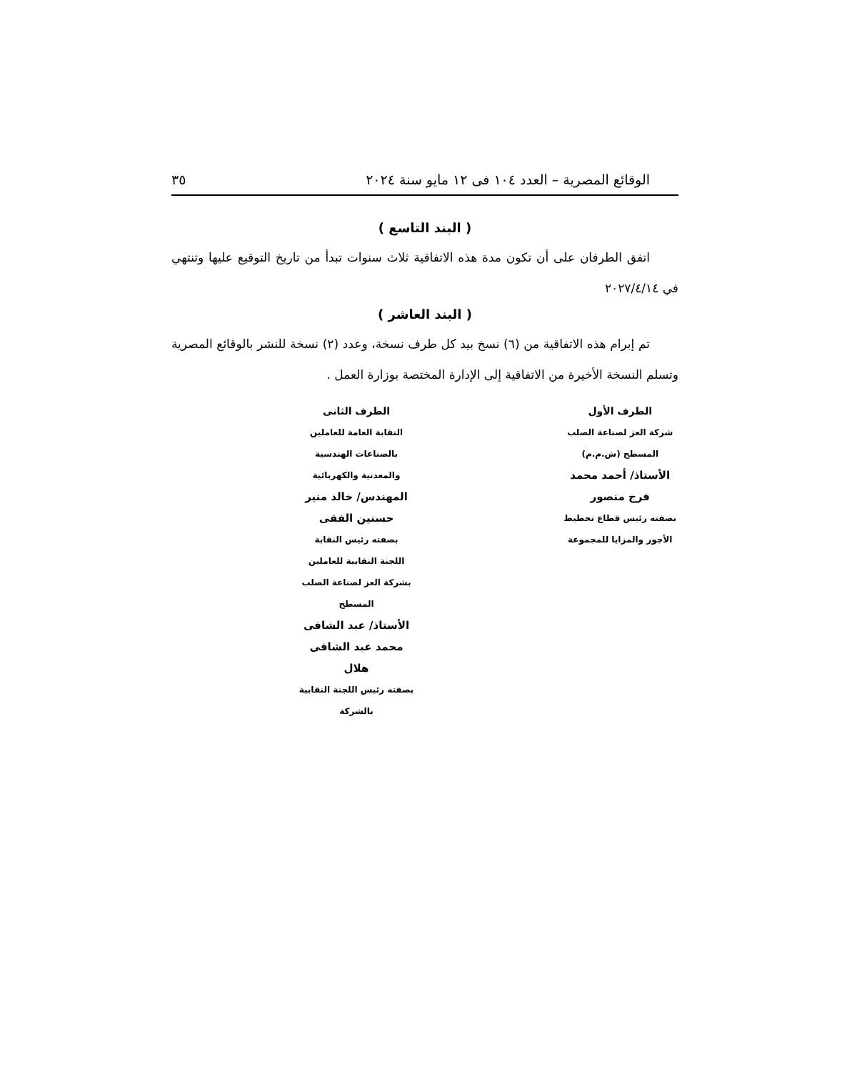الوقائع المصرية – العدد ١٠٤ فى ١٢ مايو سنة ٢٠٢٤ ٣٥
( البند التاسع )
اتفق الطرفان على أن تكون مدة هذه الاتفاقية ثلاث سنوات تبدأ من تاريخ التوقيع عليها وتنتهي في ٢٠٢٧/٤/١٤
( البند العاشر )
تم إبرام هذه الاتفاقية من (٦) نسخ بيد كل طرف نسخة، وعدد (٢) نسخة للنشر بالوقائع المصرية وتسلم النسخة الأخيرة من الاتفاقية إلى الإدارة المختصة بوزارة العمل .
الطرف الأول
شركة العز لصناعة الصلب المسطح (ش.م.م)
الأستاذ/ أحمد محمد فرج منصور
بصفته رئيس قطاع تخطيط الأجور والمزايا للمجموعة
الطرف الثانى
النقابة العامة للعاملين بالصناعات الهندسية والمعدنية والكهربائية
المهندس/ خالد منير حسنين الفقى
بصفته رئيس النقابة
اللجنة النقابية للعاملين بشركة العز لصناعة الصلب المسطح
الأستاذ/ عبد الشافى محمد عبد الشافى هلال
بصفته رئيس اللجنة النقابية بالشركة